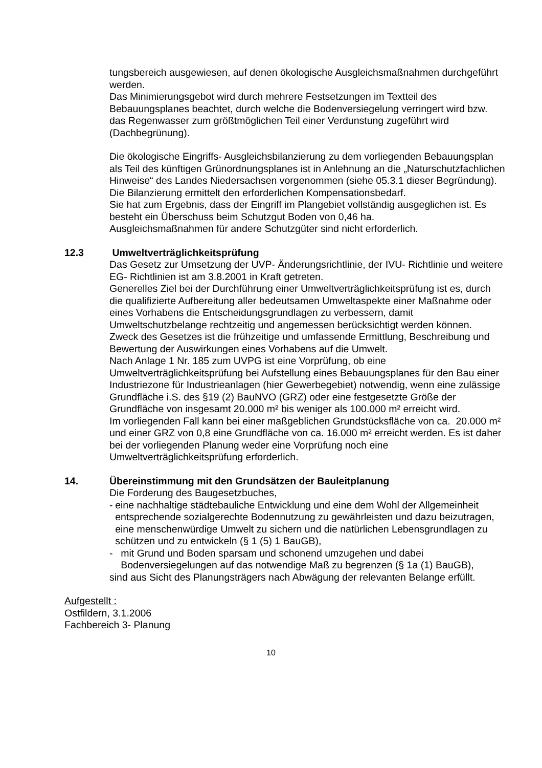tungsbereich ausgewiesen, auf denen ökologische Ausgleichsmaßnahmen durchgeführt werden.
Das Minimierungsgebot wird durch mehrere Festsetzungen im Textteil des Bebauungsplanes beachtet, durch welche die Bodenversiegelung verringert wird bzw. das Regenwasser zum größtmöglichen Teil einer Verdunstung zugeführt wird (Dachbegrünung).
Die ökologische Eingriffs- Ausgleichsbilanzierung zu dem vorliegenden Bebauungsplan als Teil des künftigen Grünordnungsplanes ist in Anlehnung an die „Naturschutzfachlichen Hinweise“ des Landes Niedersachsen vorgenommen (siehe 05.3.1 dieser Begründung). Die Bilanzierung ermittelt den erforderlichen Kompensationsbedarf.
Sie hat zum Ergebnis, dass der Eingriff im Plangebiet vollständig ausgeglichen ist. Es besteht ein Überschuss beim Schutzgut Boden von 0,46 ha.
Ausgleichsmaßnahmen für andere Schutzgüter sind nicht erforderlich.
12.3 Umweltverträglichkeitsprüfung
Das Gesetz zur Umsetzung der UVP- Änderungsrichtlinie, der IVU- Richtlinie und weitere EG- Richtlinien ist am 3.8.2001 in Kraft getreten.
Generelles Ziel bei der Durchführung einer Umweltverträglichkeitsprüfung ist es, durch die qualifizierte Aufbereitung aller bedeutsamen Umweltaspekte einer Maßnahme oder eines Vorhabens die Entscheidungsgrundlagen zu verbessern, damit Umweltschutzbelange rechtzeitig und angemessen berücksichtigt werden können.
Zweck des Gesetzes ist die frühzeitige und umfassende Ermittlung, Beschreibung und Bewertung der Auswirkungen eines Vorhabens auf die Umwelt.
Nach Anlage 1 Nr. 185 zum UVPG ist eine Vorprüfung, ob eine Umweltverträglichkeitsprüfung bei Aufstellung eines Bebauungsplanes für den Bau einer Industriezone für Industrieanlagen (hier Gewerbegebiet) notwendig, wenn eine zulässige Grundfläche i.S. des §19 (2) BauNVO (GRZ) oder eine festgesetzte Größe der Grundfläche von insgesamt 20.000 m² bis weniger als 100.000 m² erreicht wird.
Im vorliegenden Fall kann bei einer maßgeblichen Grundstücksfläche von ca. 20.000 m² und einer GRZ von 0,8 eine Grundfläche von ca. 16.000 m² erreicht werden. Es ist daher bei der vorliegenden Planung weder eine Vorprüfung noch eine Umweltverträglichkeitsprüfung erforderlich.
14. Übereinstimmung mit den Grundsätzen der Bauleitplanung
Die Forderung des Baugesetzbuches,
- eine nachhaltige städtebauliche Entwicklung und eine dem Wohl der Allgemeinheit entsprechende sozialgerechte Bodennutzung zu gewährleisten und dazu beizutragen, eine menschenwürdige Umwelt zu sichern und die natürlichen Lebensgrundlagen zu schützen und zu entwickeln (§ 1 (5) 1 BauGB),
- mit Grund und Boden sparsam und schonend umzugehen und dabei Bodenversiegelungen auf das notwendige Maß zu begrenzen (§ 1a (1) BauGB),
sind aus Sicht des Planungsträgers nach Abwägung der relevanten Belange erfüllt.
Aufgestellt :
Ostfildern, 3.1.2006
Fachbereich 3- Planung
10